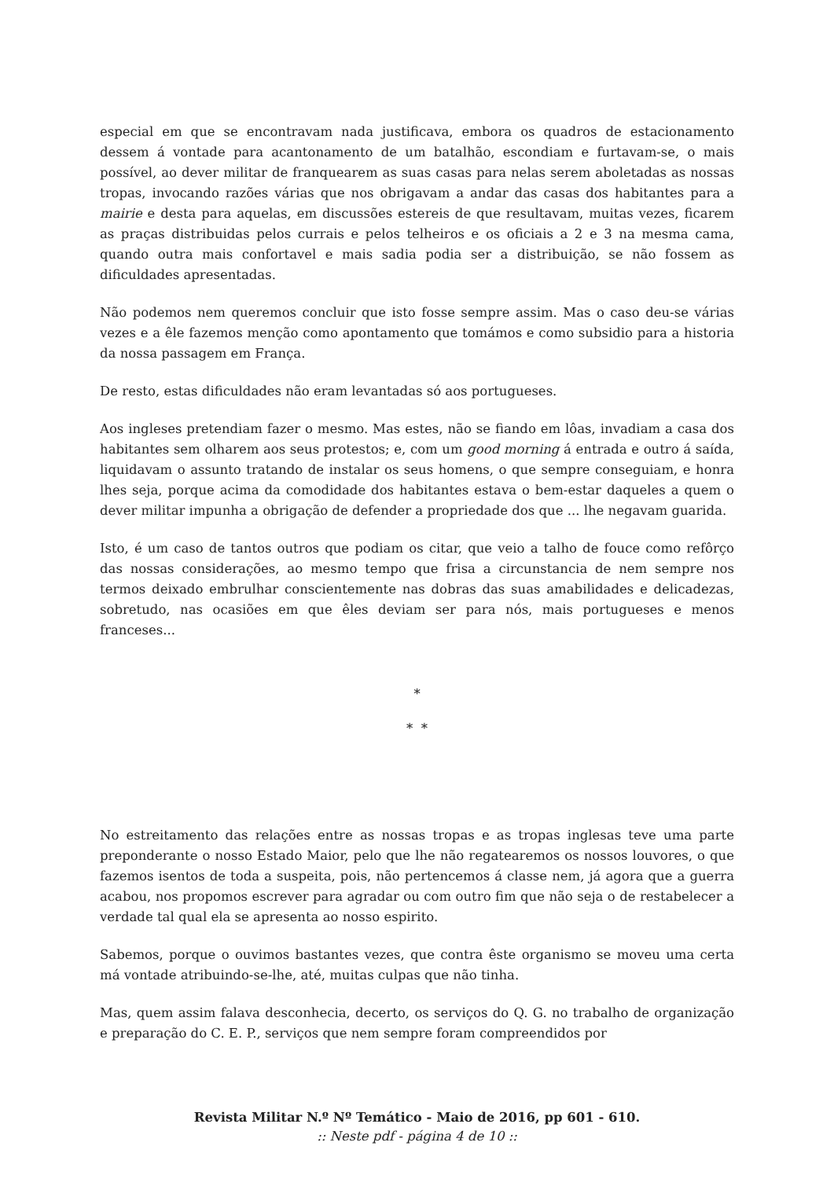especial em que se encontravam nada justificava, embora os quadros de estacionamento dessem á vontade para acantonamento de um batalhão, escondiam e furtavam-se, o mais possível, ao dever militar de franquearem as suas casas para nelas serem aboletadas as nossas tropas, invocando razões várias que nos obrigavam a andar das casas dos habitantes para a mairie e desta para aquelas, em discussões estereis de que resultavam, muitas vezes, ficarem as praças distribuidas pelos currais e pelos telheiros e os oficiais a 2 e 3 na mesma cama, quando outra mais confortavel e mais sadia podia ser a distribuição, se não fossem as dificuldades apresentadas.
Não podemos nem queremos concluir que isto fosse sempre assim. Mas o caso deu-se várias vezes e a êle fazemos menção como apontamento que tomámos e como subsidio para a historia da nossa passagem em França.
De resto, estas dificuldades não eram levantadas só aos portugueses.
Aos ingleses pretendiam fazer o mesmo. Mas estes, não se fiando em lôas, invadiam a casa dos habitantes sem olharem aos seus protestos; e, com um good morning á entrada e outro á saída, liquidavam o assunto tratando de instalar os seus homens, o que sempre conseguiam, e honra lhes seja, porque acima da comodidade dos habitantes estava o bem-estar daqueles a quem o dever militar impunha a obrigação de defender a propriedade dos que ... lhe negavam guarida.
Isto, é um caso de tantos outros que podiam os citar, que veio a talho de fouce como refôrço das nossas considerações, ao mesmo tempo que frisa a circunstancia de nem sempre nos termos deixado embrulhar conscientemente nas dobras das suas amabilidades e delicadezas, sobretudo, nas ocasiões em que êles deviam ser para nós, mais portugueses e menos franceses...
*
* *
No estreitamento das relações entre as nossas tropas e as tropas inglesas teve uma parte preponderante o nosso Estado Maior, pelo que lhe não regatearemos os nossos louvores, o que fazemos isentos de toda a suspeita, pois, não pertencemos á classe nem, já agora que a guerra acabou, nos propomos escrever para agradar ou com outro fim que não seja o de restabelecer a verdade tal qual ela se apresenta ao nosso espirito.
Sabemos, porque o ouvimos bastantes vezes, que contra êste organismo se moveu uma certa má vontade atribuindo-se-lhe, até, muitas culpas que não tinha.
Mas, quem assim falava desconhecia, decerto, os serviços do Q. G. no trabalho de organização e preparação do C. E. P., serviços que nem sempre foram compreendidos por
Revista Militar N.º Nº Temático - Maio de 2016, pp 601 - 610.
:: Neste pdf - página 4 de 10 ::